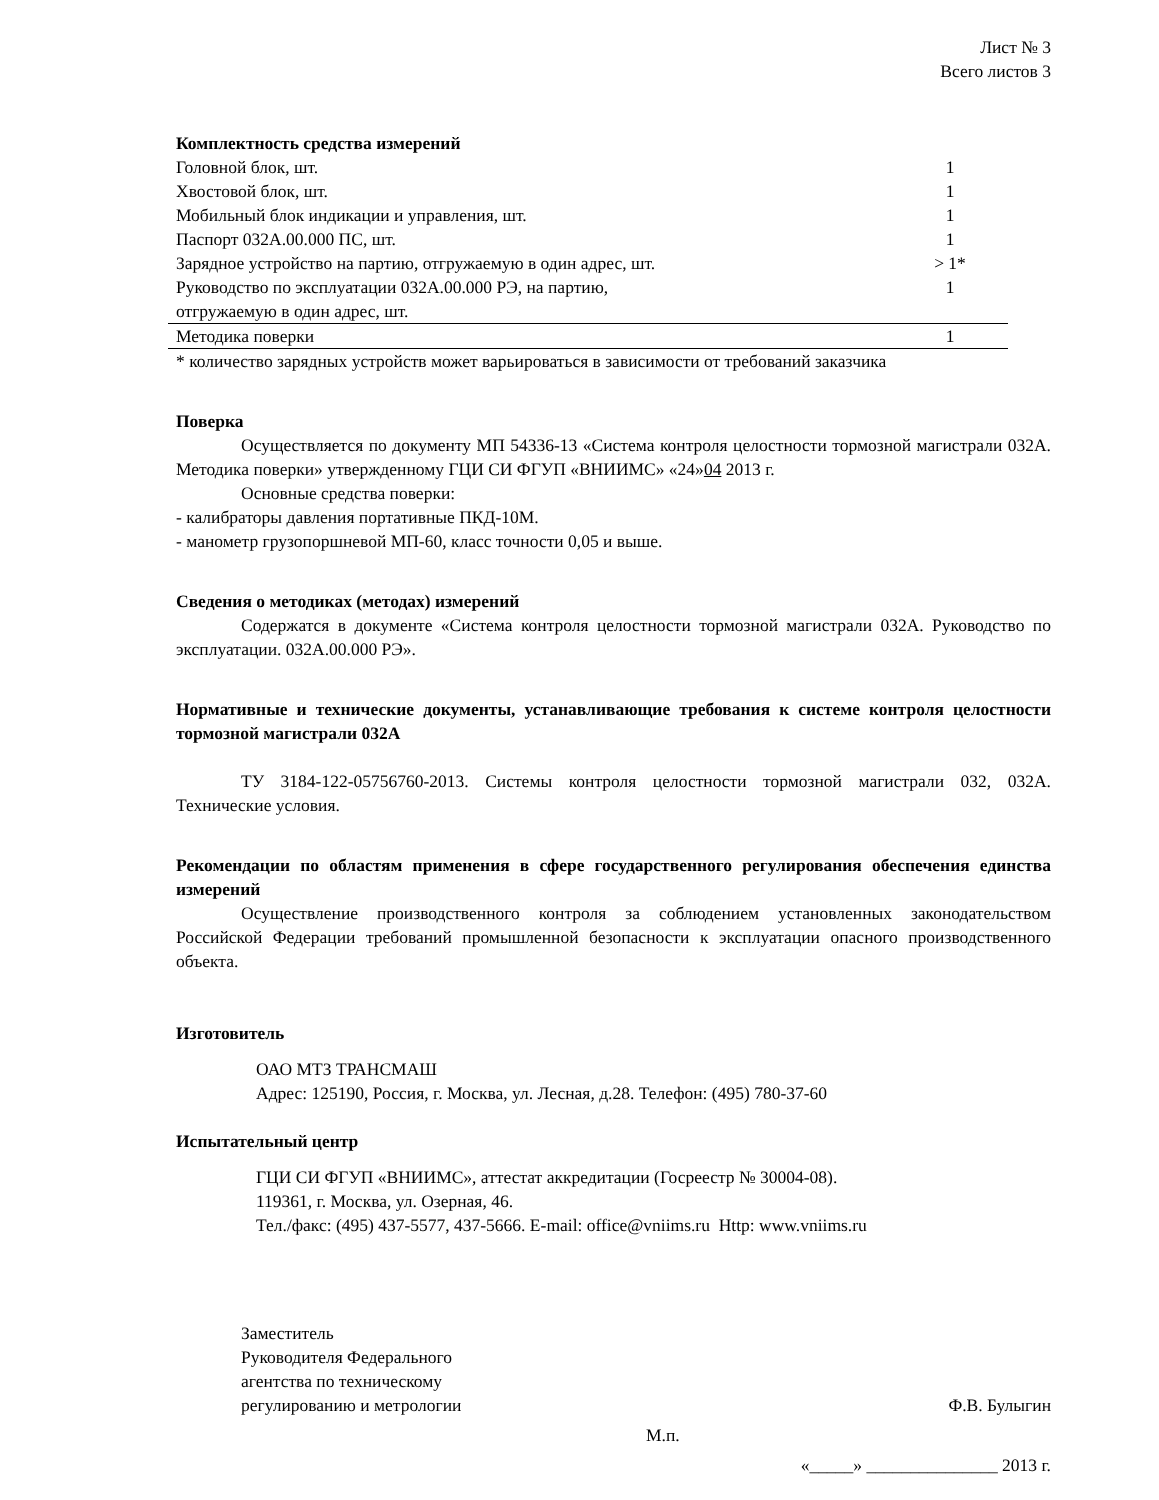Лист № 3
Всего листов 3
Комплектность средства измерений
| Головной блок, шт. | 1 |
| Хвостовой блок, шт. | 1 |
| Мобильный блок индикации и управления, шт. | 1 |
| Паспорт 032А.00.000 ПС, шт. | 1 |
| Зарядное устройство на партию, отгружаемую в один адрес, шт. | > 1* |
| Руководство по эксплуатации 032А.00.000 РЭ, на партию, отгружаемую в один адрес, шт. | 1 |
| Методика поверки | 1 |
* количество зарядных устройств может варьироваться в зависимости от требований заказчика
Поверка
Осуществляется по документу МП 54336-13 «Система контроля целостности тормозной магистрали 032А. Методика поверки» утвержденному ГЦИ СИ ФГУП «ВНИИМС» «24»04 2013 г.
Основные средства поверки:
- калибраторы давления портативные ПКД-10М.
- манометр грузопоршневой МП-60, класс точности 0,05 и выше.
Сведения о методиках (методах) измерений
Содержатся в документе «Система контроля целостности тормозной магистрали 032А. Руководство по эксплуатации. 032А.00.000 РЭ».
Нормативные и технические документы, устанавливающие требования к системе контроля целостности тормозной магистрали 032А
ТУ 3184-122-05756760-2013. Системы контроля целостности тормозной магистрали 032, 032А. Технические условия.
Рекомендации по областям применения в сфере государственного регулирования обеспечения единства измерений
Осуществление производственного контроля за соблюдением установленных законодательством Российской Федерации требований промышленной безопасности к эксплуатации опасного производственного объекта.
Изготовитель
ОАО МТЗ ТРАНСМАШ
Адрес: 125190, Россия, г. Москва, ул. Лесная, д.28. Телефон: (495) 780-37-60
Испытательный центр
ГЦИ СИ ФГУП «ВНИИМС», аттестат аккредитации (Госреестр № 30004-08).
119361, г. Москва, ул. Озерная, 46.
Тел./факс: (495) 437-5577, 437-5666. E-mail: office@vniims.ru Http: www.vniims.ru
Заместитель
Руководителя Федерального
агентства по техническому
регулированию и метрологии
Ф.В. Булыгин
М.п.
«_____» _______________ 2013 г.